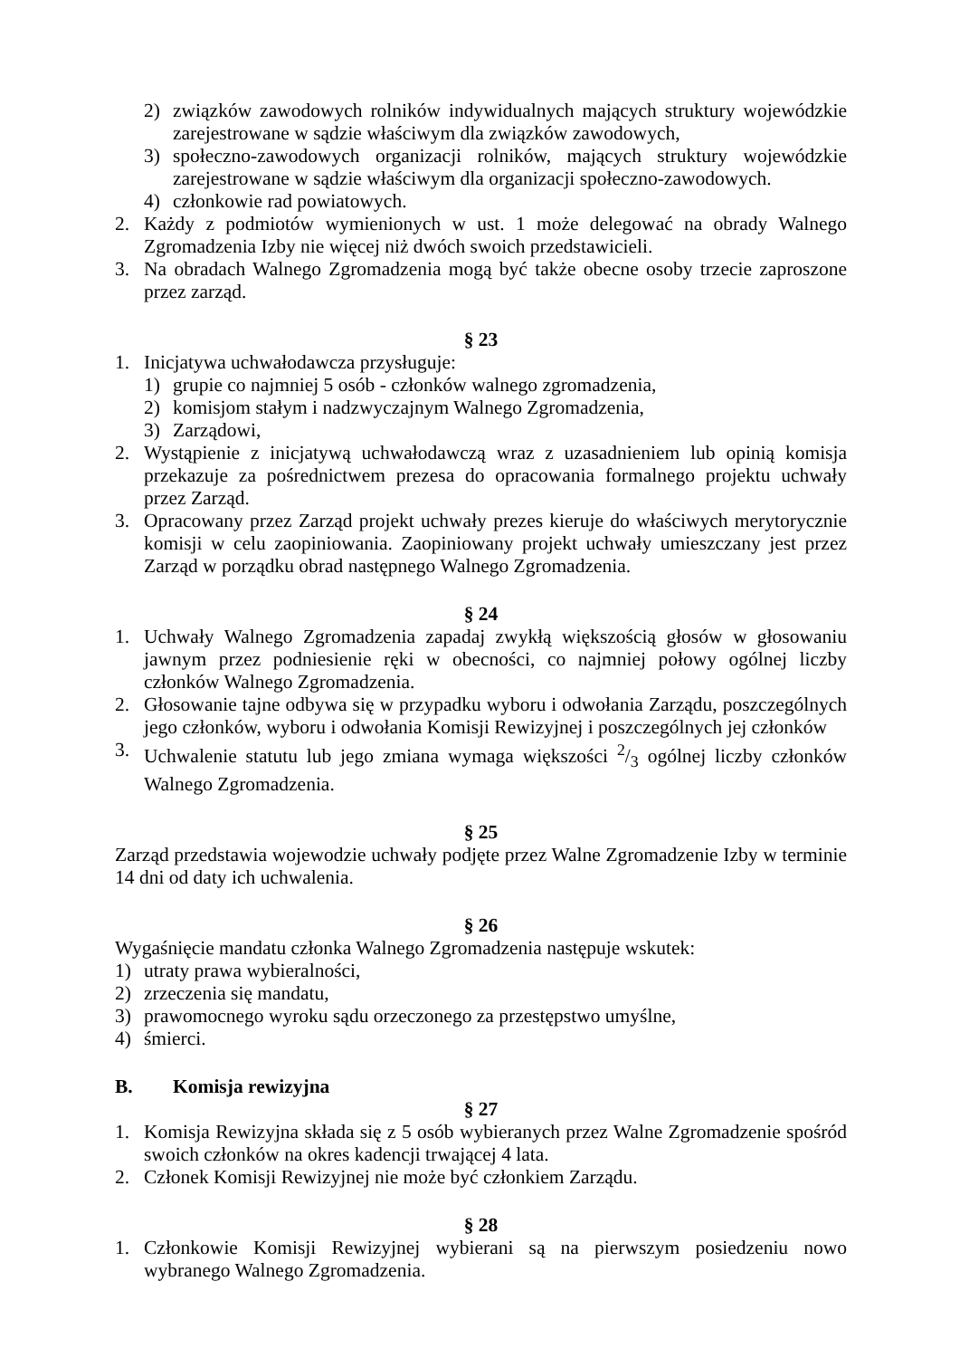2) związków zawodowych rolników indywidualnych mających struktury wojewódzkie zarejestrowane w sądzie właściwym dla związków zawodowych,
3) społeczno-zawodowych organizacji rolników, mających struktury wojewódzkie zarejestrowane w sądzie właściwym dla organizacji społeczno-zawodowych.
4) członkowie rad powiatowych.
2. Każdy z podmiotów wymienionych w ust. 1 może delegować na obrady Walnego Zgromadzenia Izby nie więcej niż dwóch swoich przedstawicieli.
3. Na obradach Walnego Zgromadzenia mogą być także obecne osoby trzecie zaproszone przez zarząd.
§ 23
1. Inicjatywa uchwałodawcza przysługuje:
1) grupie co najmniej 5 osób - członków walnego zgromadzenia,
2) komisjom stałym i nadzwyczajnym Walnego Zgromadzenia,
3) Zarządowi,
2. Wystąpienie z inicjatywą uchwałodawczą wraz z uzasadnieniem lub opinią komisja przekazuje za pośrednictwem prezesa do opracowania formalnego projektu uchwały przez Zarząd.
3. Opracowany przez Zarząd projekt uchwały prezes kieruje do właściwych merytorycznie komisji w celu zaopiniowania. Zaopiniowany projekt uchwały umieszczany jest przez Zarząd w porządku obrad następnego Walnego Zgromadzenia.
§ 24
1. Uchwały Walnego Zgromadzenia zapadaj zwykłą większością głosów w głosowaniu jawnym przez podniesienie ręki w obecności, co najmniej połowy ogólnej liczby członków Walnego Zgromadzenia.
2. Głosowanie tajne odbywa się w przypadku wyboru i odwołania Zarządu, poszczególnych jego członków, wyboru i odwołania Komisji Rewizyjnej i poszczególnych jej członków
3. Uchwalenie statutu lub jego zmiana wymaga większości 2/3 ogólnej liczby członków Walnego Zgromadzenia.
§ 25
Zarząd przedstawia wojewodzie uchwały podjęte przez Walne Zgromadzenie Izby w terminie 14 dni od daty ich uchwalenia.
§ 26
Wygaśnięcie mandatu członka Walnego Zgromadzenia następuje wskutek:
1) utraty prawa wybieralności,
2) zrzeczenia się mandatu,
3) prawomocnego wyroku sądu orzeczonego za przestępstwo umyślne,
4) śmierci.
B. Komisja rewizyjna
§ 27
1. Komisja Rewizyjna składa się z 5 osób wybieranych przez Walne Zgromadzenie spośród swoich członków na okres kadencji trwającej 4 lata.
2. Członek Komisji Rewizyjnej nie może być członkiem Zarządu.
§ 28
1. Członkowie Komisji Rewizyjnej wybierani są na pierwszym posiedzeniu nowo wybranego Walnego Zgromadzenia.